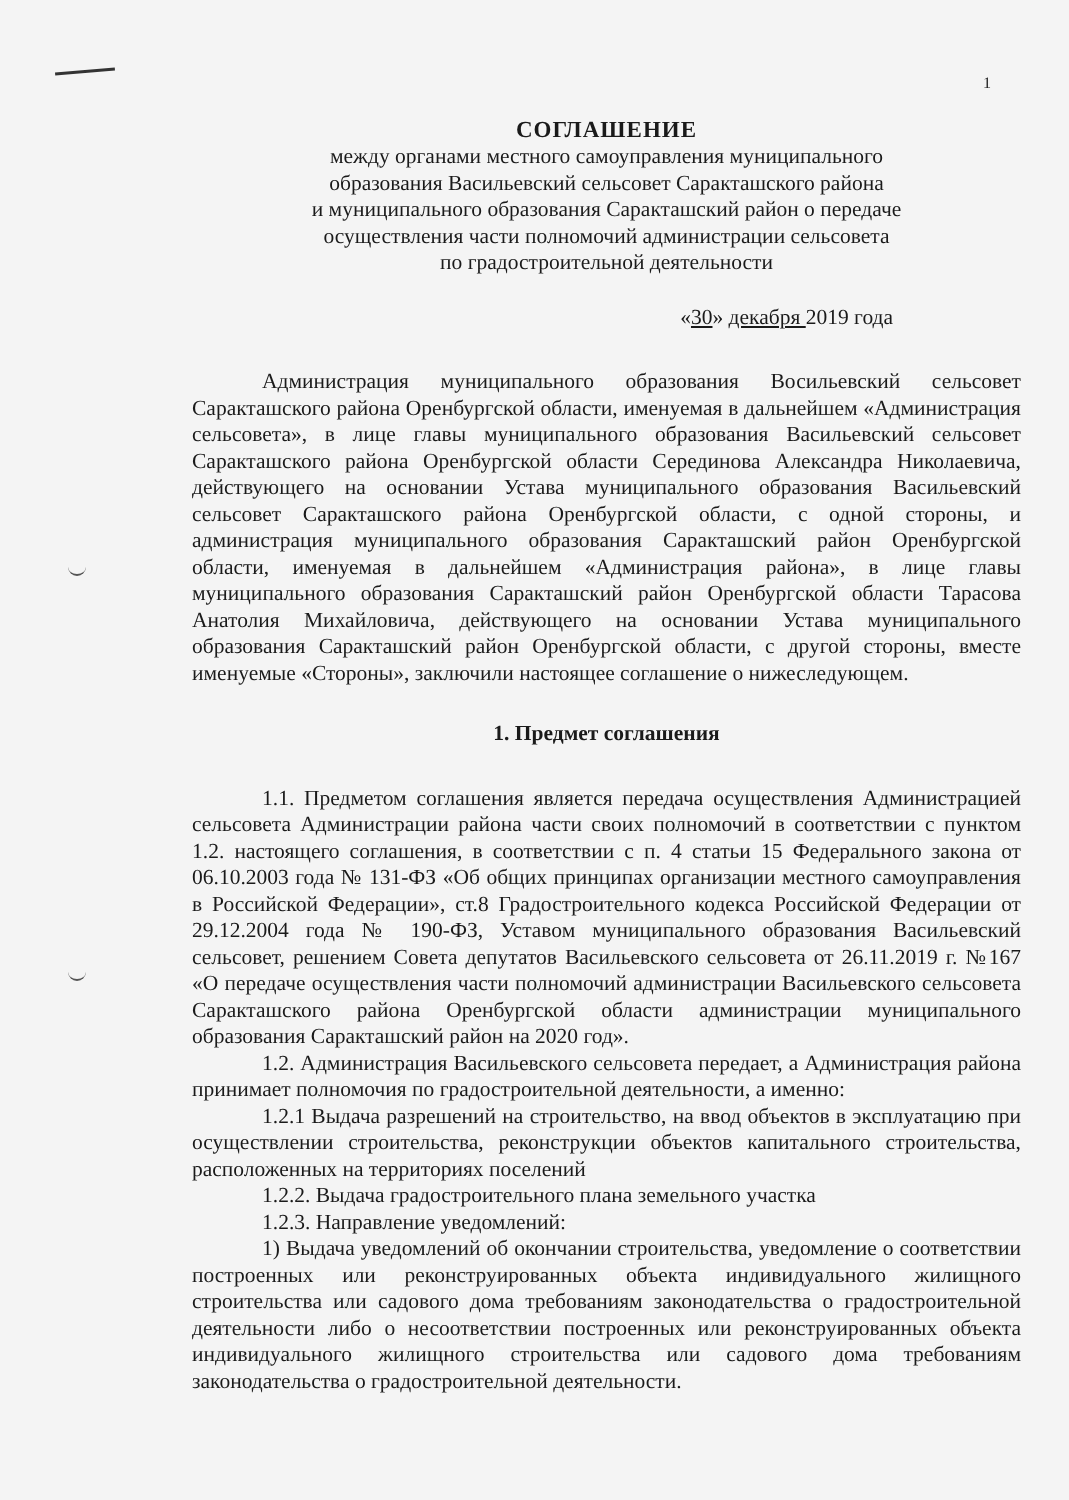1
СОГЛАШЕНИЕ
между органами местного самоуправления муниципального
образования Васильевский сельсовет Саракташского района
и муниципального образования Саракташский район о передаче
осуществления части полномочий администрации сельсовета
по градостроительной деятельности
«30» декабря 2019 года
Администрация муниципального образования Восильевский сельсовет Саракташского района Оренбургской области, именуемая в дальнейшем «Администрация сельсовета», в лице главы муниципального образования Васильевский сельсовет Саракташского района Оренбургской области Серединова Александра Николаевича, действующего на основании Устава муниципального образования Васильевский сельсовет Саракташского района Оренбургской области, с одной стороны, и администрация муниципального образования Саракташский район Оренбургской области, именуемая в дальнейшем «Администрация района», в лице главы муниципального образования Саракташский район Оренбургской области Тарасова Анатолия Михайловича, действующего на основании Устава муниципального образования Саракташский район Оренбургской области, с другой стороны, вместе именуемые «Стороны», заключили настоящее соглашение о нижеследующем.
1. Предмет соглашения
1.1. Предметом соглашения является передача осуществления Администрацией сельсовета Администрации района части своих полномочий в соответствии с пунктом 1.2. настоящего соглашения, в соответствии с п. 4 статьи 15 Федерального закона от 06.10.2003 года № 131-ФЗ «Об общих принципах организации местного самоуправления в Российской Федерации», ст.8 Градостроительного кодекса Российской Федерации от 29.12.2004 года № 190-ФЗ, Уставом муниципального образования Васильевский сельсовет, решением Совета депутатов Васильевского сельсовета от 26.11.2019 г. №167 «О передаче осуществления части полномочий администрации Васильевского сельсовета Саракташского района Оренбургской области администрации муниципального образования Саракташский район на 2020 год».
1.2. Администрация Васильевского сельсовета передает, а Администрация района принимает полномочия по градостроительной деятельности, а именно:
1.2.1 Выдача разрешений на строительство, на ввод объектов в эксплуатацию при осуществлении строительства, реконструкции объектов капитального строительства, расположенных на территориях поселений
1.2.2. Выдача градостроительного плана земельного участка
1.2.3. Направление уведомлений:
1) Выдача уведомлений об окончании строительства, уведомление о соответствии построенных или реконструированных объекта индивидуального жилищного строительства или садового дома требованиям законодательства о градостроительной деятельности либо о несоответствии построенных или реконструированных объекта индивидуального жилищного строительства или садового дома требованиям законодательства о градостроительной деятельности.